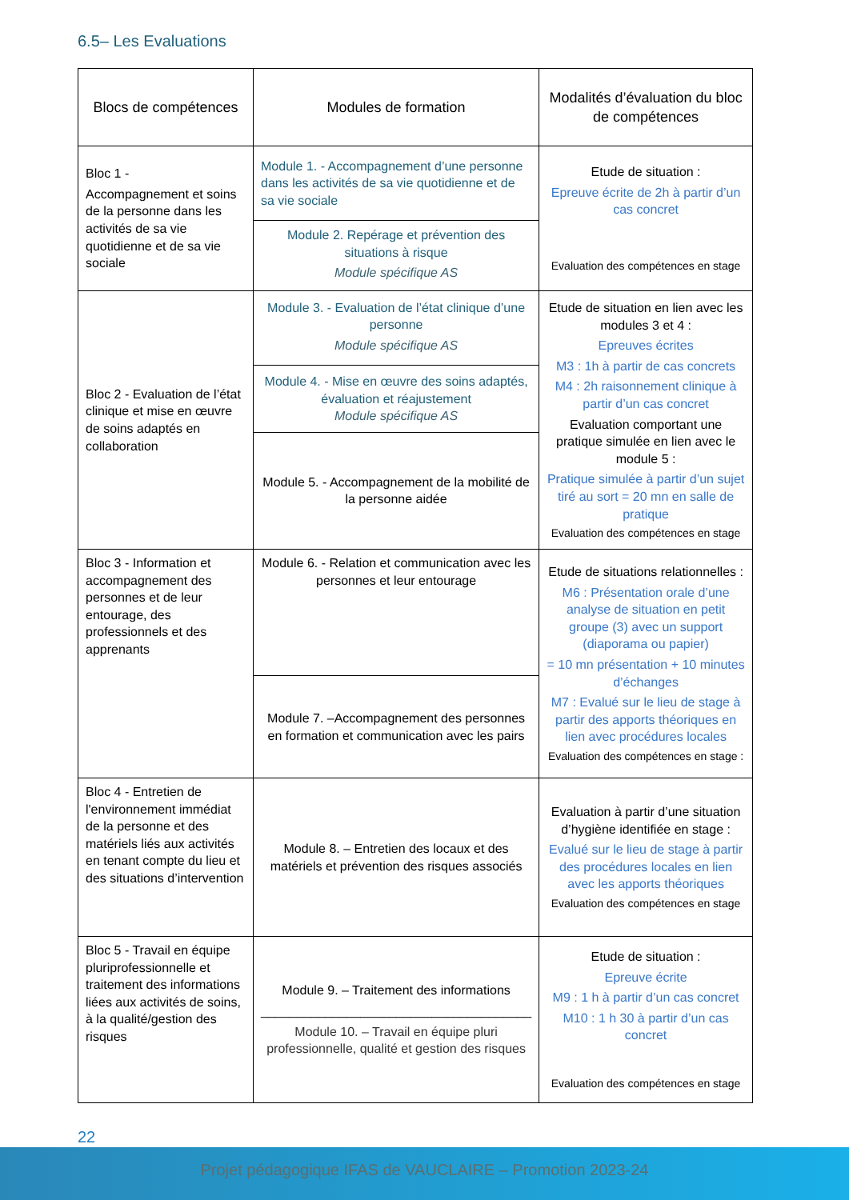6.5– Les Evaluations
| Blocs de compétences | Modules de formation | Modalités d’évaluation du bloc de compétences |
| --- | --- | --- |
| Bloc 1 - Accompagnement et soins de la personne dans les activités de sa vie quotidienne et de sa vie sociale | Module 1. - Accompagnement d’une personne dans les activités de sa vie quotidienne et de sa vie sociale | Etude de situation : Epreuve écrite de 2h à partir d’un cas concret Evaluation des compétences en stage |
| | Module 2. Repérage et prévention des situations à risque Module spécifique AS | |
| Bloc 2 - Evaluation de l’état clinique et mise en œuvre de soins adaptés en collaboration | Module 3. - Evaluation de l’état clinique d’une personne Module spécifique AS | Etude de situation en lien avec les modules 3 et 4 : Epreuves écrites M3 : 1h à partir de cas concrets M4 : 2h raisonnement clinique à partir d’un cas concret Evaluation comportant une pratique simulée en lien avec le module 5 : Pratique simulée à partir d’un sujet tiré au sort = 20 mn en salle de pratique Evaluation des compétences en stage |
| | Module 4. - Mise en œuvre des soins adaptés, évaluation et réajustement Module spécifique AS | |
| | Module 5. - Accompagnement de la mobilité de la personne aidée | |
| Bloc 3 - Information et accompagnement des personnes et de leur entourage, des professionnels et des apprenants | Module 6. - Relation et communication avec les personnes et leur entourage | Etude de situations relationnelles : M6 : Présentation orale d’une analyse de situation en petit groupe (3) avec un support (diaporama ou papier) = 10 mn présentation + 10 minutes d’échanges M7 : Evalué sur le lieu de stage à partir des apports théoriques en lien avec procédures locales Evaluation des compétences en stage : |
| | Module 7. –Accompagnement des personnes en formation et communication avec les pairs | |
| Bloc 4 - Entretien de l'environnement immédiat de la personne et des matériels liés aux activités en tenant compte du lieu et des situations d’intervention | Module 8. – Entretien des locaux et des matériels et prévention des risques associés | Evaluation à partir d’une situation d’hygiène identifiée en stage : Evalué sur le lieu de stage à partir des procédures locales en lien avec les apports théoriques Evaluation des compétences en stage |
| Bloc 5 - Travail en équipe pluriprofessionnelle et traitement des informations liées aux activités de soins, à la qualité/gestion des risques | Module 9. – Traitement des informations ______________________________________ Module 10. – Travail en équipe pluri professionnelle, qualité et gestion des risques | Etude de situation : Epreuve écrite M9 : 1 h à partir d’un cas concret M10 : 1 h 30 à partir d’un cas concret Evaluation des compétences en stage |
22
Projet pédagogique IFAS de VAUCLAIRE – Promotion 2023-24